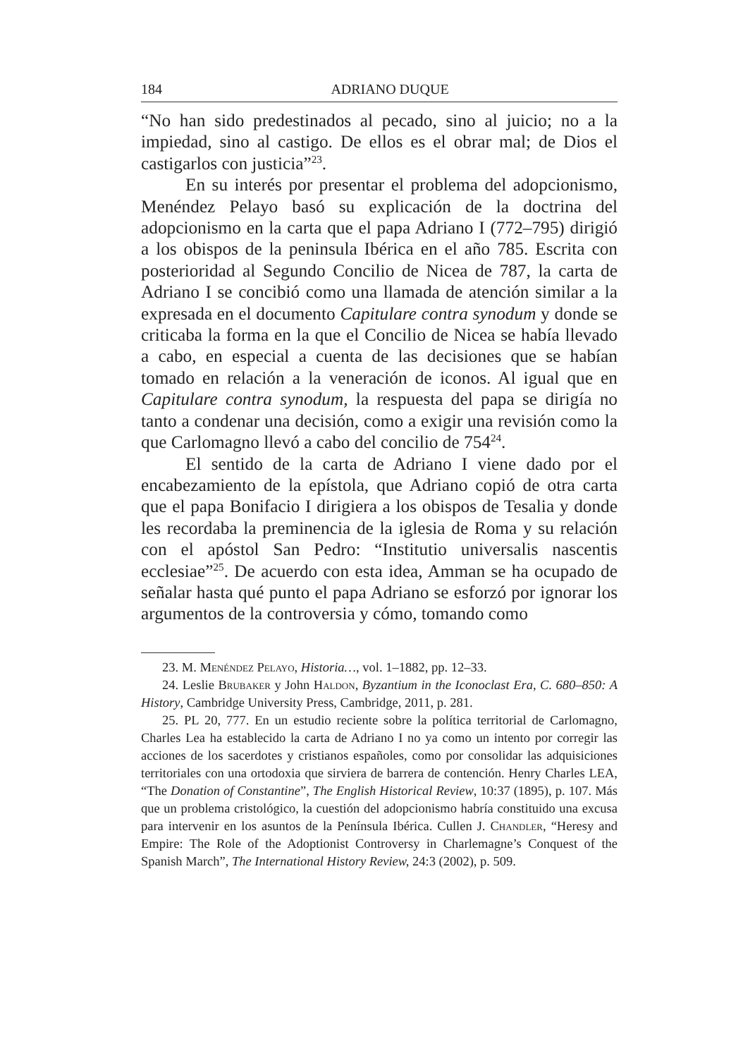184 ADRIANO DUQUE
“No han sido predestinados al pecado, sino al juicio; no a la impiedad, sino al castigo. De ellos es el obrar mal; de Dios el castigarlos con justicia”<sup>23</sup>.
En su interés por presentar el problema del adopcionismo, Menéndez Pelayo basó su explicación de la doctrina del adopcionismo en la carta que el papa Adriano I (772–795) dirigió a los obispos de la peninsula Ibérica en el año 785. Escrita con posterioridad al Segundo Concilio de Nicea de 787, la carta de Adriano I se concibió como una llamada de atención similar a la expresada en el documento Capitulare contra synodum y donde se criticaba la forma en la que el Concilio de Nicea se había llevado a cabo, en especial a cuenta de las decisiones que se habían tomado en relación a la veneración de iconos. Al igual que en Capitulare contra synodum, la respuesta del papa se dirigía no tanto a condenar una decisión, como a exigir una revisión como la que Carlomagno llevó a cabo del concilio de 754<sup>24</sup>.
El sentido de la carta de Adriano I viene dado por el encabezamiento de la epístola, que Adriano copió de otra carta que el papa Bonifacio I dirigiera a los obispos de Tesalia y donde les recordaba la preminencia de la iglesia de Roma y su relación con el apóstol San Pedro: “Institutio universalis nascentis ecclesiae”<sup>25</sup>. De acuerdo con esta idea, Amman se ha ocupado de señalar hasta qué punto el papa Adriano se esforzó por ignorar los argumentos de la controversia y cómo, tomando como
23. M. Menéndez Pelayo, Historia…, vol. 1–1882, pp. 12–33.
24. Leslie Brubaker y John Haldon, Byzantium in the Iconoclast Era, C. 680–850: A History, Cambridge University Press, Cambridge, 2011, p. 281.
25. PL 20, 777. En un estudio reciente sobre la política territorial de Carlomagno, Charles Lea ha establecido la carta de Adriano I no ya como un intento por corregir las acciones de los sacerdotes y cristianos españoles, como por consolidar las adquisiciones territoriales con una ortodoxia que sirviera de barrera de contención. Henry Charles LEA, “The Donation of Constantine”, The English Historical Review, 10:37 (1895), p. 107. Más que un problema cristológico, la cuestión del adopcionismo habría constituido una excusa para intervenir en los asuntos de la Península Ibérica. Cullen J. Chandler, “Heresy and Empire: The Role of the Adoptionist Controversy in Charlemagne’s Conquest of the Spanish March”, The International History Review, 24:3 (2002), p. 509.